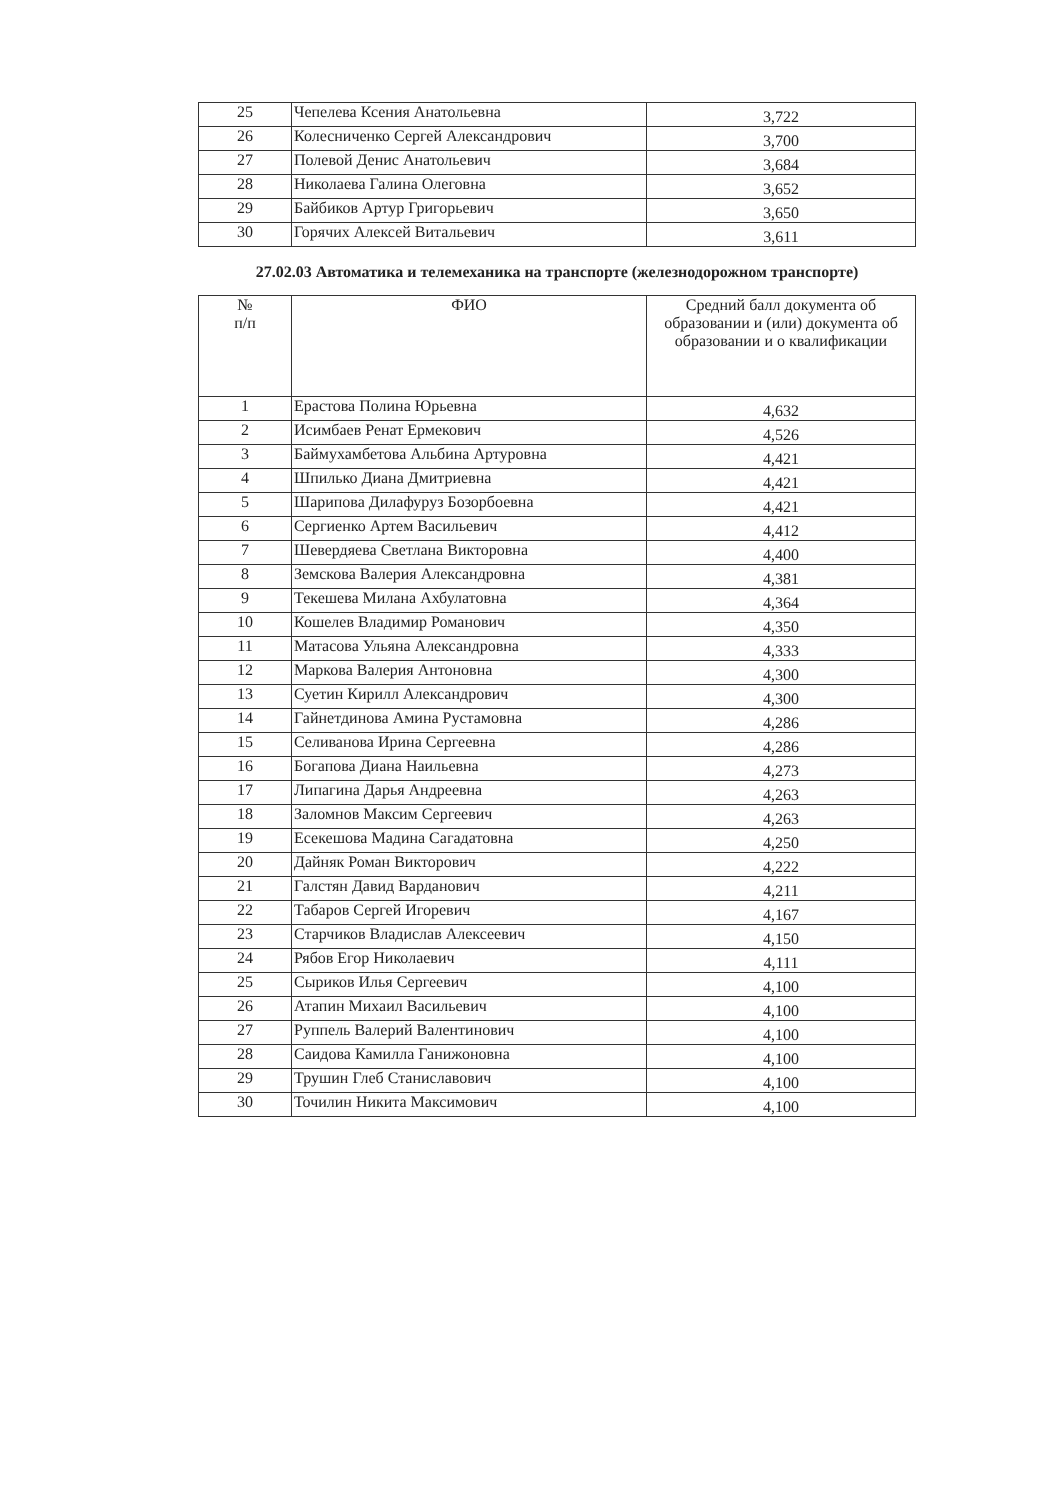| 25 | Чепелева Ксения Анатольевна | 3,722 |
| 26 | Колесниченко Сергей Александрович | 3,700 |
| 27 | Полевой Денис Анатольевич | 3,684 |
| 28 | Николаева Галина Олеговна | 3,652 |
| 29 | Байбиков Артур Григорьевич | 3,650 |
| 30 | Горячих Алексей Витальевич | 3,611 |
27.02.03 Автоматика и телемеханика на транспорте (железнодорожном транспорте)
| № п/п | ФИО | Средний балл документа об образовании и (или) документа об образовании и о квалификации |
| --- | --- | --- |
| 1 | Ерастова Полина Юрьевна | 4,632 |
| 2 | Исимбаев Ренат Ермекович | 4,526 |
| 3 | Баймухамбетова Альбина Артуровна | 4,421 |
| 4 | Шпилько Диана Дмитриевна | 4,421 |
| 5 | Шарипова Дилафуруз Бозорбоевна | 4,421 |
| 6 | Сергиенко Артем Васильевич | 4,412 |
| 7 | Шевердяева Светлана Викторовна | 4,400 |
| 8 | Земскова Валерия Александровна | 4,381 |
| 9 | Текешева Милана Ахбулатовна | 4,364 |
| 10 | Кошелев Владимир Романович | 4,350 |
| 11 | Матасова Ульяна Александровна | 4,333 |
| 12 | Маркова Валерия Антоновна | 4,300 |
| 13 | Суетин Кирилл Александрович | 4,300 |
| 14 | Гайнетдинова Амина Рустамовна | 4,286 |
| 15 | Селиванова Ирина Сергеевна | 4,286 |
| 16 | Богапова Диана Наильевна | 4,273 |
| 17 | Липагина Дарья Андреевна | 4,263 |
| 18 | Заломнов Максим Сергеевич | 4,263 |
| 19 | Есекешова Мадина Сагадатовна | 4,250 |
| 20 | Дайняк Роман Викторович | 4,222 |
| 21 | Галстян Давид Варданович | 4,211 |
| 22 | Табаров Сергей Игоревич | 4,167 |
| 23 | Старчиков Владислав Алексеевич | 4,150 |
| 24 | Рябов Егор Николаевич | 4,111 |
| 25 | Сыриков Илья Сергеевич | 4,100 |
| 26 | Атапин Михаил Васильевич | 4,100 |
| 27 | Руппель Валерий Валентинович | 4,100 |
| 28 | Саидова Камилла Ганижоновна | 4,100 |
| 29 | Трушин Глеб Станиславович | 4,100 |
| 30 | Точилин Никита Максимович | 4,100 |